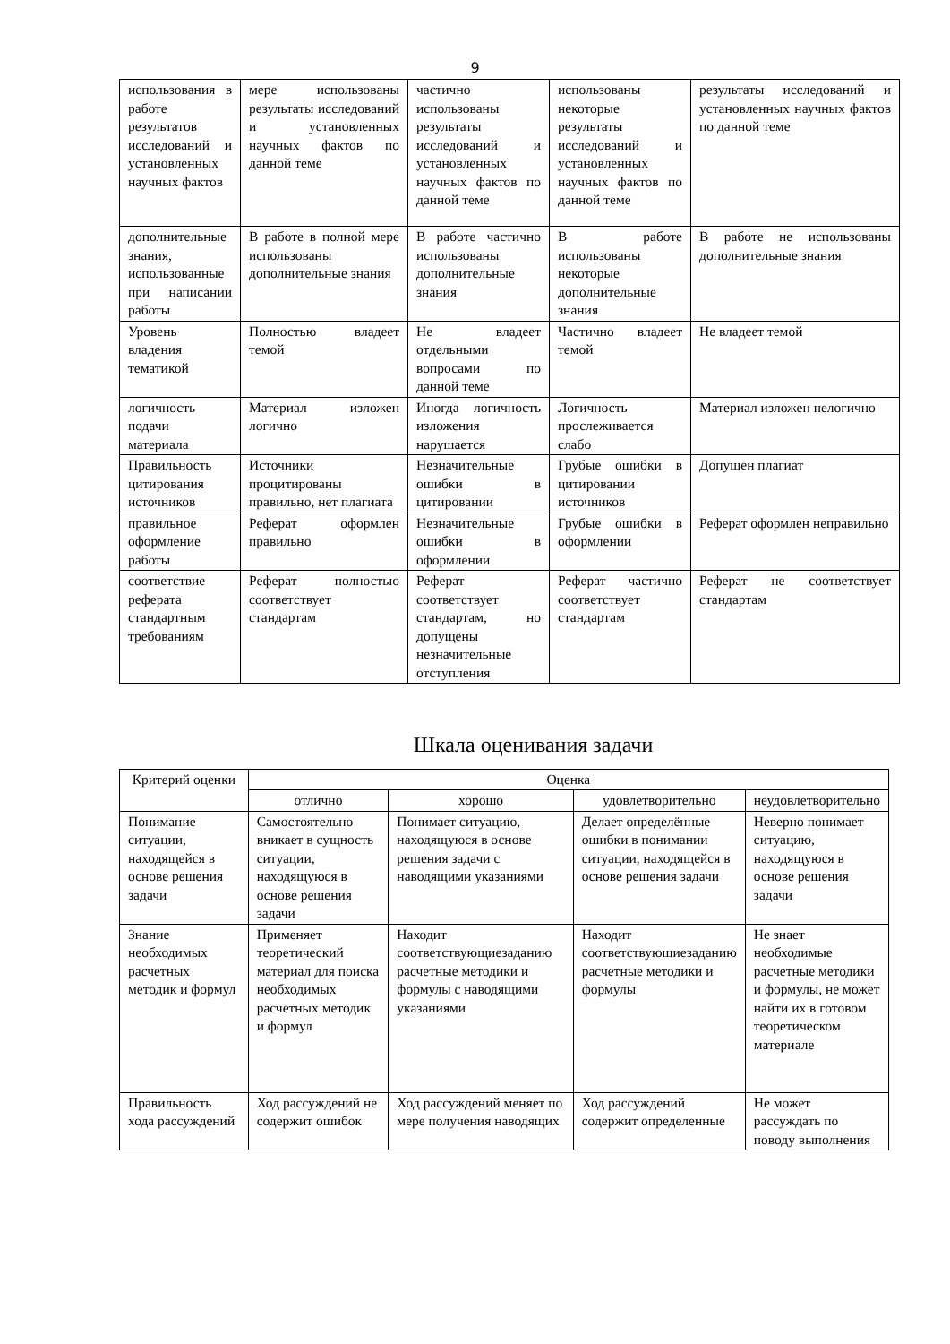9
| использования в работе результатов исследований и установленных научных фактов | мере использованы результаты исследований и установленных научных фактов по данной теме | частично использованы результаты исследований и установленных научных фактов по данной теме | использованы некоторые результаты исследований и установленных научных фактов по данной теме | результаты исследований и установленных научных фактов по данной теме |
| дополнительные знания, использованные при написании работы | В работе в полной мере использованы дополнительные знания | В работе частично использованы дополнительные знания | В работе использованы некоторые дополнительные знания | В работе не использованы дополнительные знания |
| Уровень владения тематикой | Полностью владеет темой | Не владеет отдельными вопросами по данной теме | Частично владеет темой | Не владеет темой |
| логичность подачи материала | Материал изложен логично | Иногда логичность изложения нарушается | Логичность прослеживается слабо | Материал изложен нелогично |
| Правильность цитирования источников | Источники процитированы правильно, нет плагиата | Незначительные ошибки в цитировании | Грубые ошибки в цитировании источников | Допущен плагиат |
| правильное оформление работы | Реферат оформлен правильно | Незначительные ошибки в оформлении | Грубые ошибки в оформлении | Реферат оформлен неправильно |
| соответствие реферата стандартным требованиям | Реферат полностью соответствует стандартам | Реферат соответствует стандартам, но допущены незначительные отступления | Реферат частично соответствует стандартам | Реферат не соответствует стандартам |
Шкала оценивания задачи
| Критерий оценки | Оценка | | | |
| | отлично | хорошо | удовлетворительно | неудовлетворительно |
| Понимание ситуации, находящейся в основе решения задачи | Самостоятельно вникает в сущность ситуации, находящуюся в основе решения задачи | Понимает ситуацию, находящуюся в основе решения задачи с наводящими указаниями | Делает определённые ошибки в понимании ситуации, находящейся в основе решения задачи | Неверно понимает ситуацию, находящуюся в основе решения задачи |
| Знание необходимых расчетных методик и формул | Применяет теоретический материал для поиска необходимых расчетных методик и формул | Находит соответствующиезаданию расчетные методики и формулы с наводящими указаниями | Находит соответствующиезаданию расчетные методики и формулы | Не знает необходимые расчетные методики и формулы, не может найти их в готовом теоретическом материале |
| Правильность хода рассуждений | Ход рассуждений не содержит ошибок | Ход рассуждений меняет по мере получения наводящих | Ход рассуждений содержит определенные | Не может рассуждать по поводу выполнения |